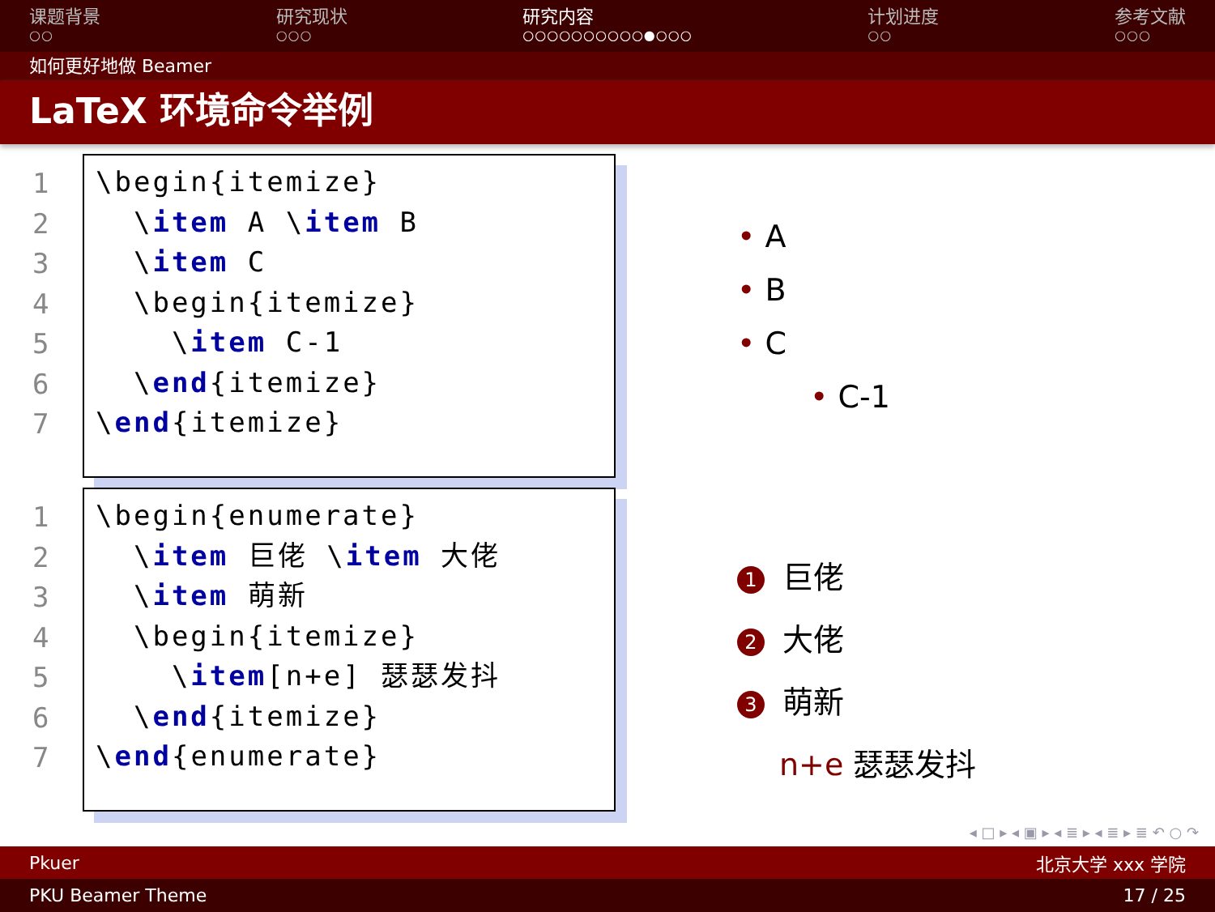课题背景
○○
研究现状
○○○
研究内容
○○○○○○○○○○●○○○
计划进度
○○
参考文献
○○○
如何更好地做 Beamer
LaTeX 环境命令举例
1
2
3
4
5
6
7
\begin{itemize} \item A \item B \item C \begin{itemize} \item C-1 \end{itemize} \end{itemize}
• A
• B
• C
• C-1
1
2
3
4
5
6
7
\begin{enumerate} \item 巨佬 \item 大佬 \item 萌新 \begin{itemize} \item[n+e] 瑟瑟发抖 \end{itemize} \end{enumerate}
1 巨佬
2 大佬
3 萌新
n+e 瑟瑟发抖
◂ □ ▸ ◂ ▣ ▸ ◂ ≣ ▸ ◂ ≣ ▸ ≣ ↶ ○ ↷
Pkuer 北京大学 xxx 学院
PKU Beamer Theme 17 / 25